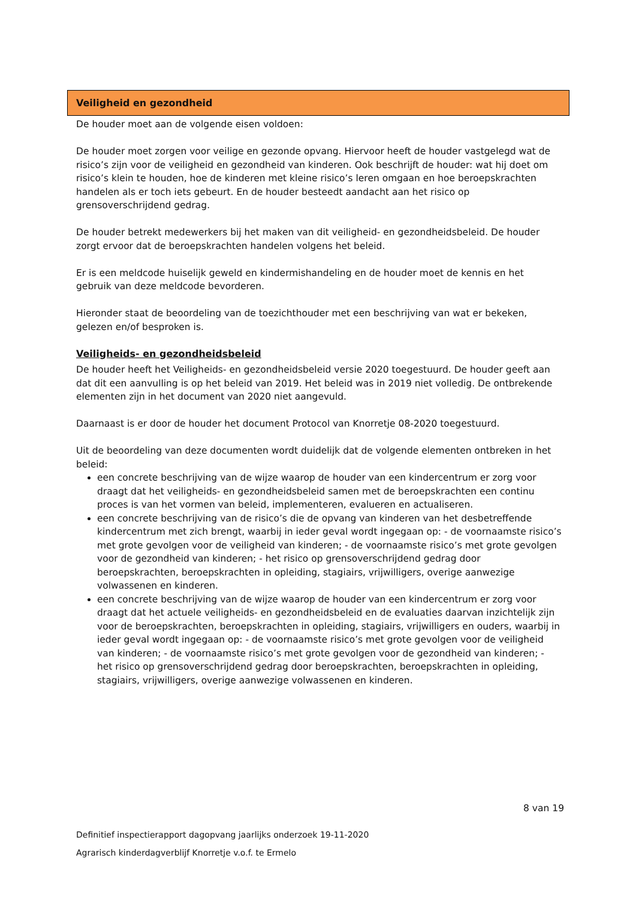Veiligheid en gezondheid
De houder moet aan de volgende eisen voldoen:
De houder moet zorgen voor veilige en gezonde opvang. Hiervoor heeft de houder vastgelegd wat de risico’s zijn voor de veiligheid en gezondheid van kinderen. Ook beschrijft de houder: wat hij doet om risico’s klein te houden, hoe de kinderen met kleine risico’s leren omgaan en hoe beroepskrachten handelen als er toch iets gebeurt. En de houder besteedt aandacht aan het risico op grensoverschrijdend gedrag.
De houder betrekt medewerkers bij het maken van dit veiligheid- en gezondheidsbeleid. De houder zorgt ervoor dat de beroepskrachten handelen volgens het beleid.
Er is een meldcode huiselijk geweld en kindermishandeling en de houder moet de kennis en het gebruik van deze meldcode bevorderen.
Hieronder staat de beoordeling van de toezichthouder met een beschrijving van wat er bekeken, gelezen en/of besproken is.
Veiligheids- en gezondheidsbeleid
De houder heeft het Veiligheids- en gezondheidsbeleid versie 2020 toegestuurd. De houder geeft aan dat dit een aanvulling is op het beleid van 2019. Het beleid was in 2019 niet volledig. De ontbrekende elementen zijn in het document van 2020 niet aangevuld.
Daarnaast is er door de houder het document Protocol van Knorretje 08-2020 toegestuurd.
Uit de beoordeling van deze documenten wordt duidelijk dat de volgende elementen ontbreken in het beleid:
een concrete beschrijving van de wijze waarop de houder van een kindercentrum er zorg voor draagt dat het veiligheids- en gezondheidsbeleid samen met de beroepskrachten een continu proces is van het vormen van beleid, implementeren, evalueren en actualiseren.
een concrete beschrijving van de risico’s die de opvang van kinderen van het desbetreffende kindercentrum met zich brengt, waarbij in ieder geval wordt ingegaan op: - de voornaamste risico’s met grote gevolgen voor de veiligheid van kinderen; - de voornaamste risico’s met grote gevolgen voor de gezondheid van kinderen; - het risico op grensoverschrijdend gedrag door beroepskrachten, beroepskrachten in opleiding, stagiairs, vrijwilligers, overige aanwezige volwassenen en kinderen.
een concrete beschrijving van de wijze waarop de houder van een kindercentrum er zorg voor draagt dat het actuele veiligheids- en gezondheidsbeleid en de evaluaties daarvan inzichtelijk zijn voor de beroepskrachten, beroepskrachten in opleiding, stagiairs, vrijwilligers en ouders, waarbij in ieder geval wordt ingegaan op: - de voornaamste risico’s met grote gevolgen voor de veiligheid van kinderen; - de voornaamste risico’s met grote gevolgen voor de gezondheid van kinderen; - het risico op grensoverschrijdend gedrag door beroepskrachten, beroepskrachten in opleiding, stagiairs, vrijwilligers, overige aanwezige volwassenen en kinderen.
8 van 19
Definitief inspectierapport dagopvang jaarlijks onderzoek 19-11-2020
Agrarisch kinderdagverblijf Knorretje v.o.f. te Ermelo